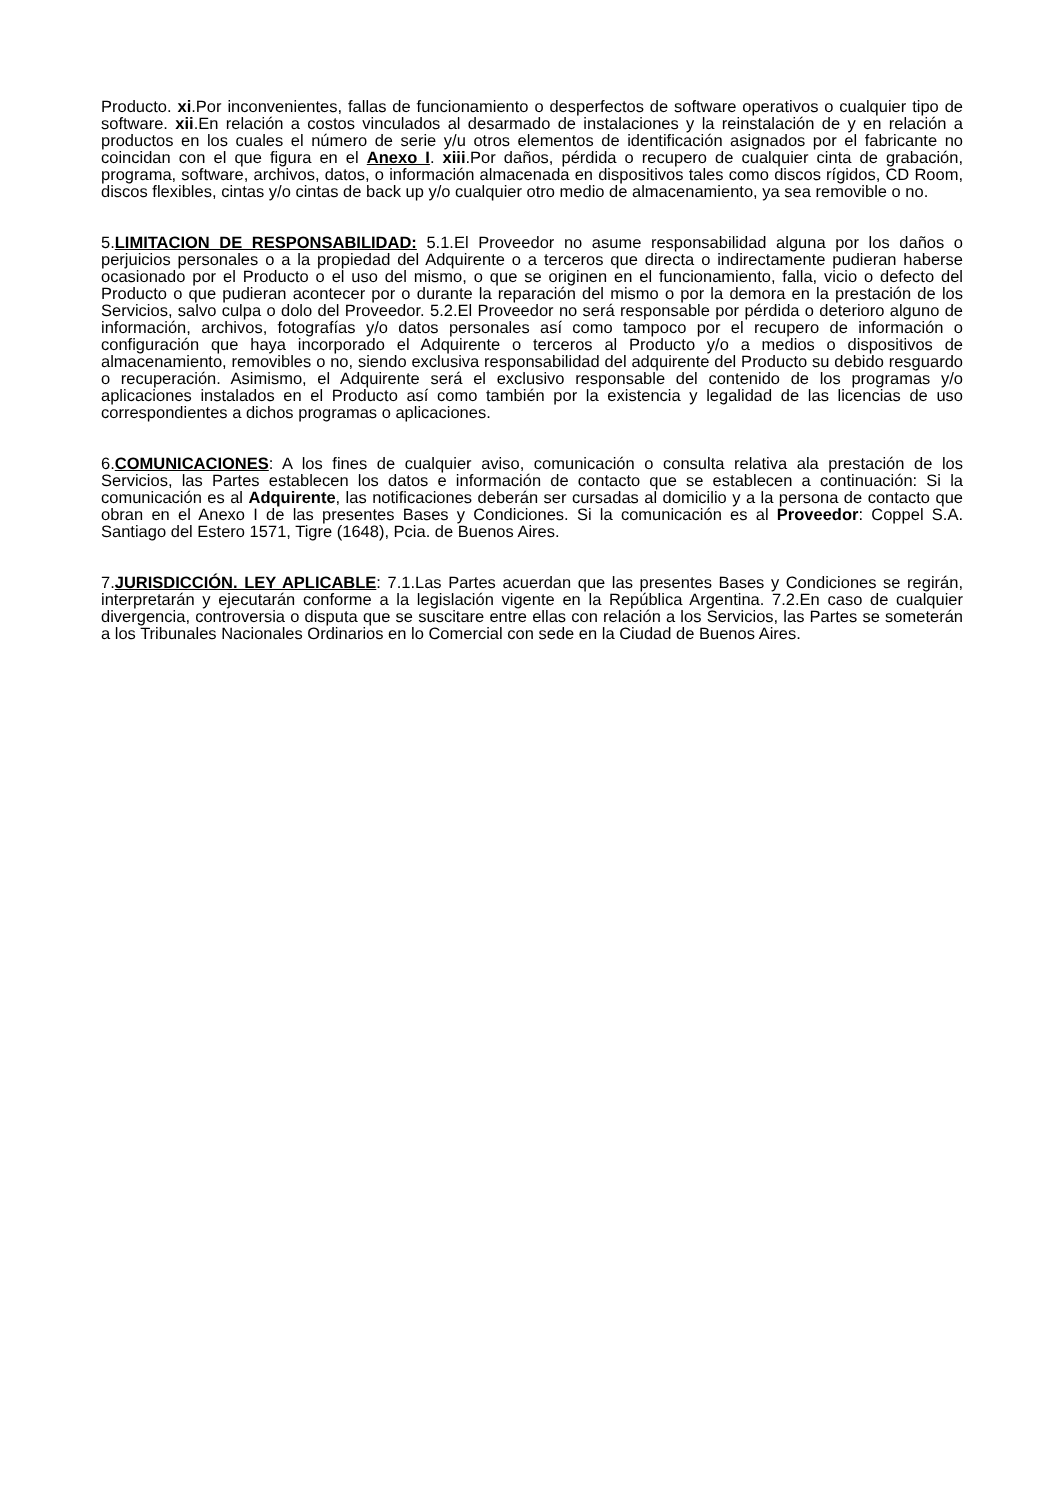Producto. xi.Por inconvenientes, fallas de funcionamiento o desperfectos de software operativos o cualquier tipo de software. xii.En relación a costos vinculados al desarmado de instalaciones y la reinstalación de y en relación a productos en los cuales el número de serie y/u otros elementos de identificación asignados por el fabricante no coincidan con el que figura en el Anexo I. xiii.Por daños, pérdida o recupero de cualquier cinta de grabación, programa, software, archivos, datos, o información almacenada en dispositivos tales como discos rígidos, CD Room, discos flexibles, cintas y/o cintas de back up y/o cualquier otro medio de almacenamiento, ya sea removible o no.
5.LIMITACION DE RESPONSABILIDAD: 5.1.El Proveedor no asume responsabilidad alguna por los daños o perjuicios personales o a la propiedad del Adquirente o a terceros que directa o indirectamente pudieran haberse ocasionado por el Producto o el uso del mismo, o que se originen en el funcionamiento, falla, vicio o defecto del Producto o que pudieran acontecer por o durante la reparación del mismo o por la demora en la prestación de los Servicios, salvo culpa o dolo del Proveedor. 5.2.El Proveedor no será responsable por pérdida o deterioro alguno de información, archivos, fotografías y/o datos personales así como tampoco por el recupero de información o configuración que haya incorporado el Adquirente o terceros al Producto y/o a medios o dispositivos de almacenamiento, removibles o no, siendo exclusiva responsabilidad del adquirente del Producto su debido resguardo o recuperación. Asimismo, el Adquirente será el exclusivo responsable del contenido de los programas y/o aplicaciones instalados en el Producto así como también por la existencia y legalidad de las licencias de uso correspondientes a dichos programas o aplicaciones.
6.COMUNICACIONES: A los fines de cualquier aviso, comunicación o consulta relativa ala prestación de los Servicios, las Partes establecen los datos e información de contacto que se establecen a continuación: Si la comunicación es al Adquirente, las notificaciones deberán ser cursadas al domicilio y a la persona de contacto que obran en el Anexo I de las presentes Bases y Condiciones. Si la comunicación es al Proveedor: Coppel S.A. Santiago del Estero 1571, Tigre (1648), Pcia. de Buenos Aires.
7.JURISDICCIÓN. LEY APLICABLE: 7.1.Las Partes acuerdan que las presentes Bases y Condiciones se regirán, interpretarán y ejecutarán conforme a la legislación vigente en la República Argentina. 7.2.En caso de cualquier divergencia, controversia o disputa que se suscitare entre ellas con relación a los Servicios, las Partes se someterán a los Tribunales Nacionales Ordinarios en lo Comercial con sede en la Ciudad de Buenos Aires.